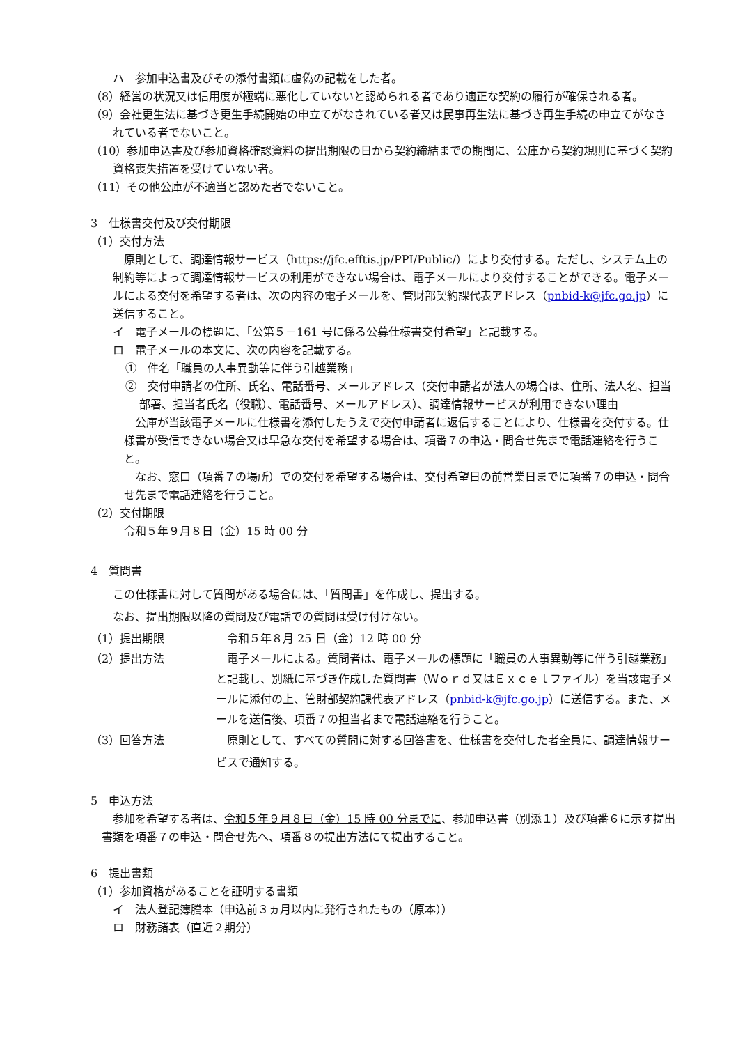ハ　参加申込書及びその添付書類に虚偽の記載をした者。
（8）経営の状況又は信用度が極端に悪化していないと認められる者であり適正な契約の履行が確保される者。
（9）会社更生法に基づき更生手続開始の申立てがなされている者又は民事再生法に基づき再生手続の申立てがなされている者でないこと。
（10）参加申込書及び参加資格確認資料の提出期限の日から契約締結までの期間に、公庫から契約規則に基づく契約資格喪失措置を受けていない者。
（11）その他公庫が不適当と認めた者でないこと。
3　仕様書交付及び交付期限
（1）交付方法
　原則として、調達情報サービス（https://jfc.efftis.jp/PPI/Public/）により交付する。ただし、システム上の制約等によって調達情報サービスの利用ができない場合は、電子メールにより交付することができる。電子メールによる交付を希望する者は、次の内容の電子メールを、管財部契約課代表アドレス（pnbid-k@jfc.go.jp）に送信すること。
イ　電子メールの標題に、「公第５－161 号に係る公募仕様書交付希望」と記載する。
ロ　電子メールの本文に、次の内容を記載する。
①　件名「職員の人事異動等に伴う引越業務」
②　交付申請者の住所、氏名、電話番号、メールアドレス（交付申請者が法人の場合は、住所、法人名、担当部署、担当者氏名（役職）、電話番号、メールアドレス）、調達情報サービスが利用できない理由
　公庫が当該電子メールに仕様書を添付したうえで交付申請者に返信することにより、仕様書を交付する。仕様書が受信できない場合又は早急な交付を希望する場合は、項番７の申込・問合せ先まで電話連絡を行うこと。
　なお、窓口（項番７の場所）での交付を希望する場合は、交付希望日の前営業日までに項番７の申込・問合せ先まで電話連絡を行うこと。
（2）交付期限
令和５年９月８日（金）15 時 00 分
4　質問書
この仕様書に対して質問がある場合には、「質問書」を作成し、提出する。
なお、提出期限以降の質問及び電話での質問は受け付けない。
（1）提出期限 　令和５年８月 25 日（金）12 時 00 分
（2）提出方法 　電子メールによる。質問者は、電子メールの標題に「職員の人事異動等に伴う引越業務」と記載し、別紙に基づき作成した質問書（Ｗｏｒｄ又はＥｘｃｅｌファイル）を当該電子メールに添付の上、管財部契約課代表アドレス（pnbid-k@jfc.go.jp）に送信する。また、メールを送信後、項番７の担当者まで電話連絡を行うこと。
（3）回答方法 　原則として、すべての質問に対する回答書を、仕様書を交付した者全員に、調達情報サービスで通知する。
5　申込方法
　参加を希望する者は、令和５年９月８日（金）15 時 00 分までに、参加申込書（別添１）及び項番６に示す提出書類を項番７の申込・問合せ先へ、項番８の提出方法にて提出すること。
6　提出書類
（1）参加資格があることを証明する書類
イ　法人登記簿謄本（申込前３ヵ月以内に発行されたもの（原本））
ロ　財務諸表（直近２期分）